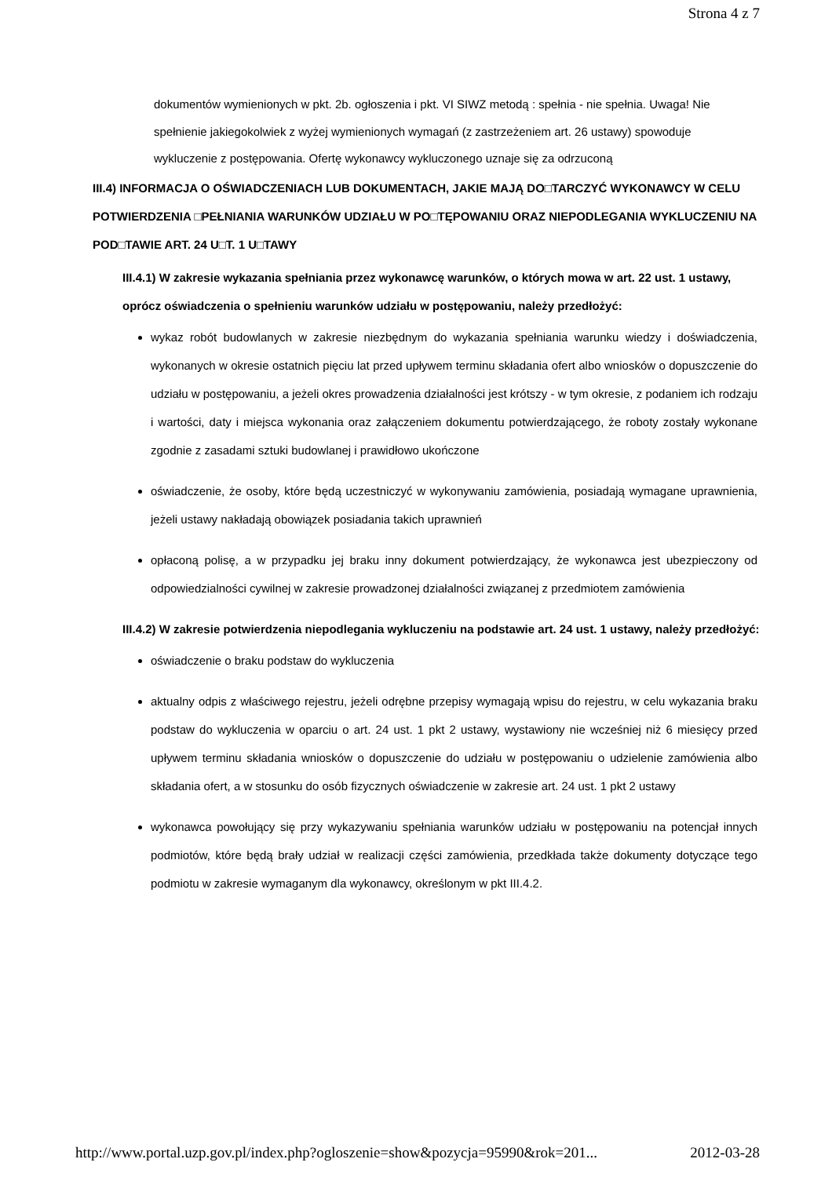Strona 4 z 7
dokumentów wymienionych w pkt. 2b. ogłoszenia i pkt. VI SIWZ metodą : spełnia - nie spełnia. Uwaga! Nie spełnienie jakiegokolwiek z wyżej wymienionych wymagań (z zastrzeżeniem art. 26 ustawy) spowoduje wykluczenie z postępowania. Ofertę wykonawcy wykluczonego uznaje się za odrzuconą
III.4) INFORMACJA O OŚWIADCZENIACH LUB DOKUMENTACH, JAKIE MAJĄ DO□TARCZYĆ WYKONAWCY W CELU POTWIERDZENIA □PEŁNIANIA WARUNKÓW UDZIAŁU W PO□TĘPOWANIU ORAZ NIEPODLEGANIA WYKLUCZENIU NA POD□TAWIE ART. 24 U□T. 1 U□TAWY
III.4.1) W zakresie wykazania spełniania przez wykonawcę warunków, o których mowa w art. 22 ust. 1 ustawy, oprócz oświadczenia o spełnieniu warunków udziału w postępowaniu, należy przedłożyć:
wykaz robót budowlanych w zakresie niezbędnym do wykazania spełniania warunku wiedzy i doświadczenia, wykonanych w okresie ostatnich pięciu lat przed upływem terminu składania ofert albo wniosków o dopuszczenie do udziału w postępowaniu, a jeżeli okres prowadzenia działalności jest krótszy - w tym okresie, z podaniem ich rodzaju i wartości, daty i miejsca wykonania oraz załączeniem dokumentu potwierdzającego, że roboty zostały wykonane zgodnie z zasadami sztuki budowlanej i prawidłowo ukończone
oświadczenie, że osoby, które będą uczestniczyć w wykonywaniu zamówienia, posiadają wymagane uprawnienia, jeżeli ustawy nakładają obowiązek posiadania takich uprawnień
opłaconą polisę, a w przypadku jej braku inny dokument potwierdzający, że wykonawca jest ubezpieczony od odpowiedzialności cywilnej w zakresie prowadzonej działalności związanej z przedmiotem zamówienia
III.4.2) W zakresie potwierdzenia niepodlegania wykluczeniu na podstawie art. 24 ust. 1 ustawy, należy przedłożyć:
oświadczenie o braku podstaw do wykluczenia
aktualny odpis z właściwego rejestru, jeżeli odrębne przepisy wymagają wpisu do rejestru, w celu wykazania braku podstaw do wykluczenia w oparciu o art. 24 ust. 1 pkt 2 ustawy, wystawiony nie wcześniej niż 6 miesięcy przed upływem terminu składania wniosków o dopuszczenie do udziału w postępowaniu o udzielenie zamówienia albo składania ofert, a w stosunku do osób fizycznych oświadczenie w zakresie art. 24 ust. 1 pkt 2 ustawy
wykonawca powołujący się przy wykazywaniu spełniania warunków udziału w postępowaniu na potencjał innych podmiotów, które będą brały udział w realizacji części zamówienia, przedkłada także dokumenty dotyczące tego podmiotu w zakresie wymaganym dla wykonawcy, określonym w pkt III.4.2.
http://www.portal.uzp.gov.pl/index.php?ogloszenie=show&pozycja=95990&rok=201... 2012-03-28